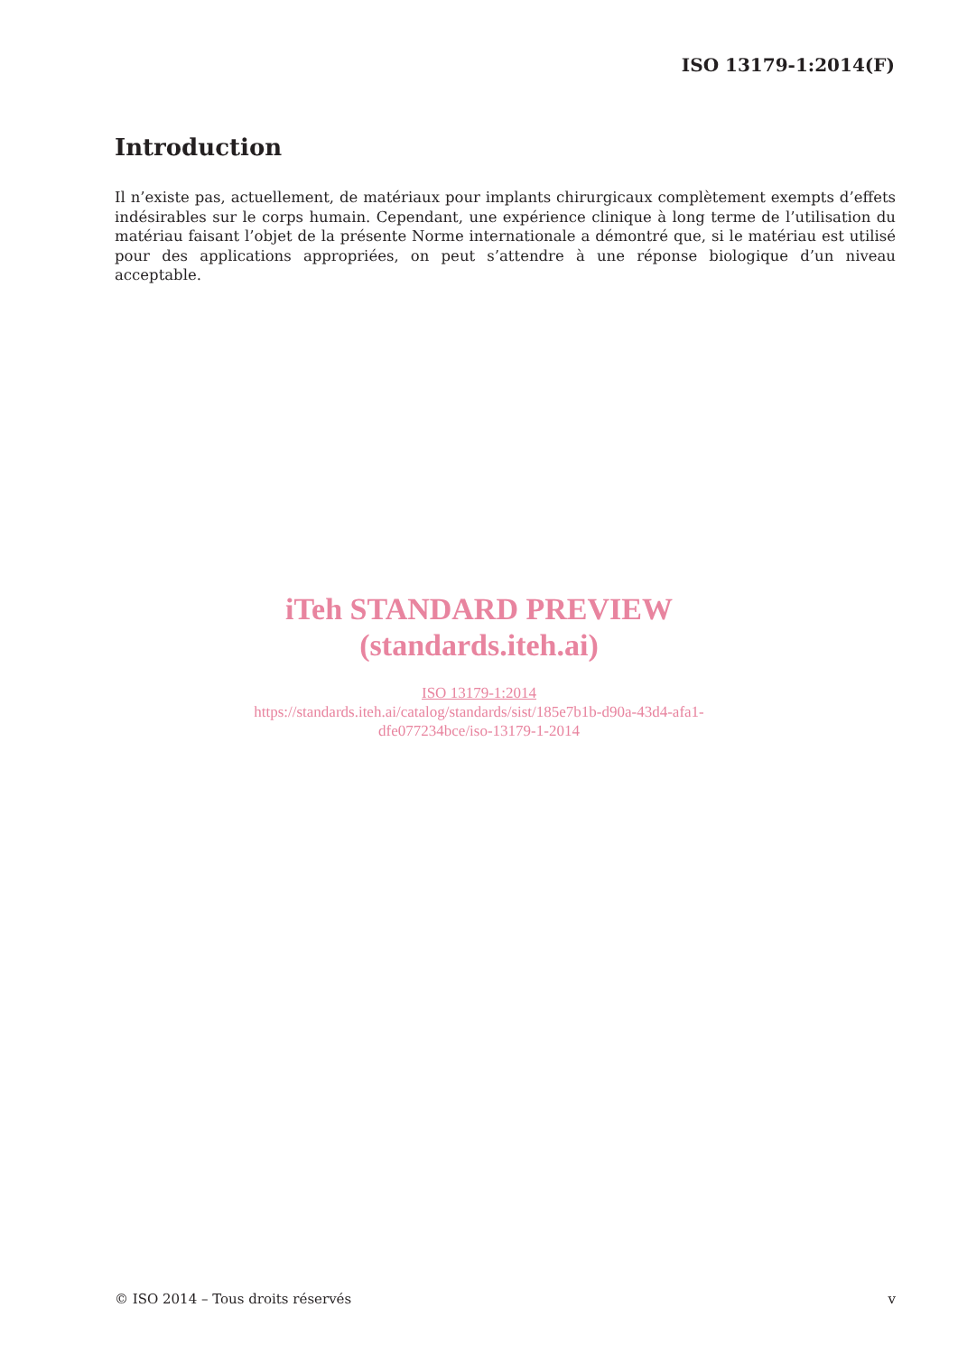ISO 13179-1:2014(F)
Introduction
Il n’existe pas, actuellement, de matériaux pour implants chirurgicaux complètement exempts d’effets indésirables sur le corps humain. Cependant, une expérience clinique à long terme de l’utilisation du matériau faisant l’objet de la présente Norme internationale a démontré que, si le matériau est utilisé pour des applications appropriées, on peut s’attendre à une réponse biologique d’un niveau acceptable.
iTeh STANDARD PREVIEW
(standards.iteh.ai)
ISO 13179-1:2014
https://standards.iteh.ai/catalog/standards/sist/185e7b1b-d90a-43d4-afa1-
dfe077234bce/iso-13179-1-2014
© ISO 2014 – Tous droits réservés v